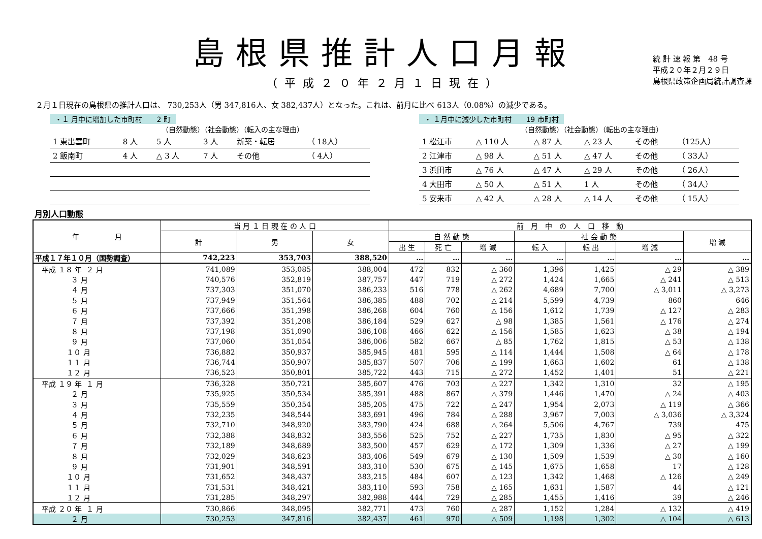島根県推計人口月報
（平成２０年２月１日現在）
統 計 速 報 第　48 号
平成２０年２月２９日
島根県政策企画局統計調査課
２月１日現在の島根県の推計人口は、 730,253人（男 347,816人、女 382,437人）となった。これは、前月に比べ 613人（0.08%）の減少である。
・１ 月中に増加した市町村　　2 町
（自然動態）（社会動態）（転入の主な理由）
| 1 東出雲町 | 8 人 | 5 人 | 3 人 | 新築・転居 | （ 18人） |
| 2 飯南町 | 4 人 | △ 3 人 | 7 人 | その他 | （ 4人） |
・ １月中に減少した市町村　　19 市町村
（自然動態）（社会動態）（転出の主な理由）
| 1 松江市 | △ 110 人 | △ 87 人 | △ 23 人 | その他 | （125人） |
| 2 江津市 | △ 98 人 | △ 51 人 | △ 47 人 | その他 | （ 33人） |
| 3 浜田市 | △ 76 人 | △ 47 人 | △ 29 人 | その他 | （ 26人） |
| 4 大田市 | △ 50 人 | △ 51 人 | 1 人 | その他 | （ 34人） |
| 5 安来市 | △ 42 人 | △ 28 人 | △ 14 人 | その他 | （ 15人） |
月別人口動態
| 年 月 | 当 月 １ 日 現 在 の 人 口 | | | 前 月 中 の 人 口 移 動 | | | | | | |
| --- | --- | --- | --- | --- | --- | --- | --- | --- | --- | --- |
| | 計 | 男 | 女 | 自 然 動 態 | | | 社 会 動 態 | | | 増 減 |
| | | | | 出 生 | 死 亡 | 増 減 | 転 入 | 転 出 | 増 減 | |
| 平成１７年１０月（国勢調査） | 742,223 | 353,703 | 388,520 | … | … | … | … | … | … | … |
| 平成 １８ 年 ２ 月 | 741,089 | 353,085 | 388,004 | 472 | 832 | △ 360 | 1,396 | 1,425 | △ 29 | △ 389 |
| ３ 月 | 740,576 | 352,819 | 387,757 | 447 | 719 | △ 272 | 1,424 | 1,665 | △ 241 | △ 513 |
| ４ 月 | 737,303 | 351,070 | 386,233 | 516 | 778 | △ 262 | 4,689 | 7,700 | △ 3,011 | △ 3,273 |
| ５ 月 | 737,949 | 351,564 | 386,385 | 488 | 702 | △ 214 | 5,599 | 4,739 | 860 | 646 |
| ６ 月 | 737,666 | 351,398 | 386,268 | 604 | 760 | △ 156 | 1,612 | 1,739 | △ 127 | △ 283 |
| ７ 月 | 737,392 | 351,208 | 386,184 | 529 | 627 | △ 98 | 1,385 | 1,561 | △ 176 | △ 274 |
| ８ 月 | 737,198 | 351,090 | 386,108 | 466 | 622 | △ 156 | 1,585 | 1,623 | △ 38 | △ 194 |
| ９ 月 | 737,060 | 351,054 | 386,006 | 582 | 667 | △ 85 | 1,762 | 1,815 | △ 53 | △ 138 |
| １０ 月 | 736,882 | 350,937 | 385,945 | 481 | 595 | △ 114 | 1,444 | 1,508 | △ 64 | △ 178 |
| １１ 月 | 736,744 | 350,907 | 385,837 | 507 | 706 | △ 199 | 1,663 | 1,602 | 61 | △ 138 |
| １２ 月 | 736,523 | 350,801 | 385,722 | 443 | 715 | △ 272 | 1,452 | 1,401 | 51 | △ 221 |
| 平成 １９ 年 １ 月 | 736,328 | 350,721 | 385,607 | 476 | 703 | △ 227 | 1,342 | 1,310 | 32 | △ 195 |
| ２ 月 | 735,925 | 350,534 | 385,391 | 488 | 867 | △ 379 | 1,446 | 1,470 | △ 24 | △ 403 |
| ３ 月 | 735,559 | 350,354 | 385,205 | 475 | 722 | △ 247 | 1,954 | 2,073 | △ 119 | △ 366 |
| ４ 月 | 732,235 | 348,544 | 383,691 | 496 | 784 | △ 288 | 3,967 | 7,003 | △ 3,036 | △ 3,324 |
| ５ 月 | 732,710 | 348,920 | 383,790 | 424 | 688 | △ 264 | 5,506 | 4,767 | 739 | 475 |
| ６ 月 | 732,388 | 348,832 | 383,556 | 525 | 752 | △ 227 | 1,735 | 1,830 | △ 95 | △ 322 |
| ７ 月 | 732,189 | 348,689 | 383,500 | 457 | 629 | △ 172 | 1,309 | 1,336 | △ 27 | △ 199 |
| ８ 月 | 732,029 | 348,623 | 383,406 | 549 | 679 | △ 130 | 1,509 | 1,539 | △ 30 | △ 160 |
| ９ 月 | 731,901 | 348,591 | 383,310 | 530 | 675 | △ 145 | 1,675 | 1,658 | 17 | △ 128 |
| １０ 月 | 731,652 | 348,437 | 383,215 | 484 | 607 | △ 123 | 1,342 | 1,468 | △ 126 | △ 249 |
| １１ 月 | 731,531 | 348,421 | 383,110 | 593 | 758 | △ 165 | 1,631 | 1,587 | 44 | △ 121 |
| １２ 月 | 731,285 | 348,297 | 382,988 | 444 | 729 | △ 285 | 1,455 | 1,416 | 39 | △ 246 |
| 平成 ２０ 年 １ 月 | 730,866 | 348,095 | 382,771 | 473 | 760 | △ 287 | 1,152 | 1,284 | △ 132 | △ 419 |
| ２ 月 | 730,253 | 347,816 | 382,437 | 461 | 970 | △ 509 | 1,198 | 1,302 | △ 104 | △ 613 |